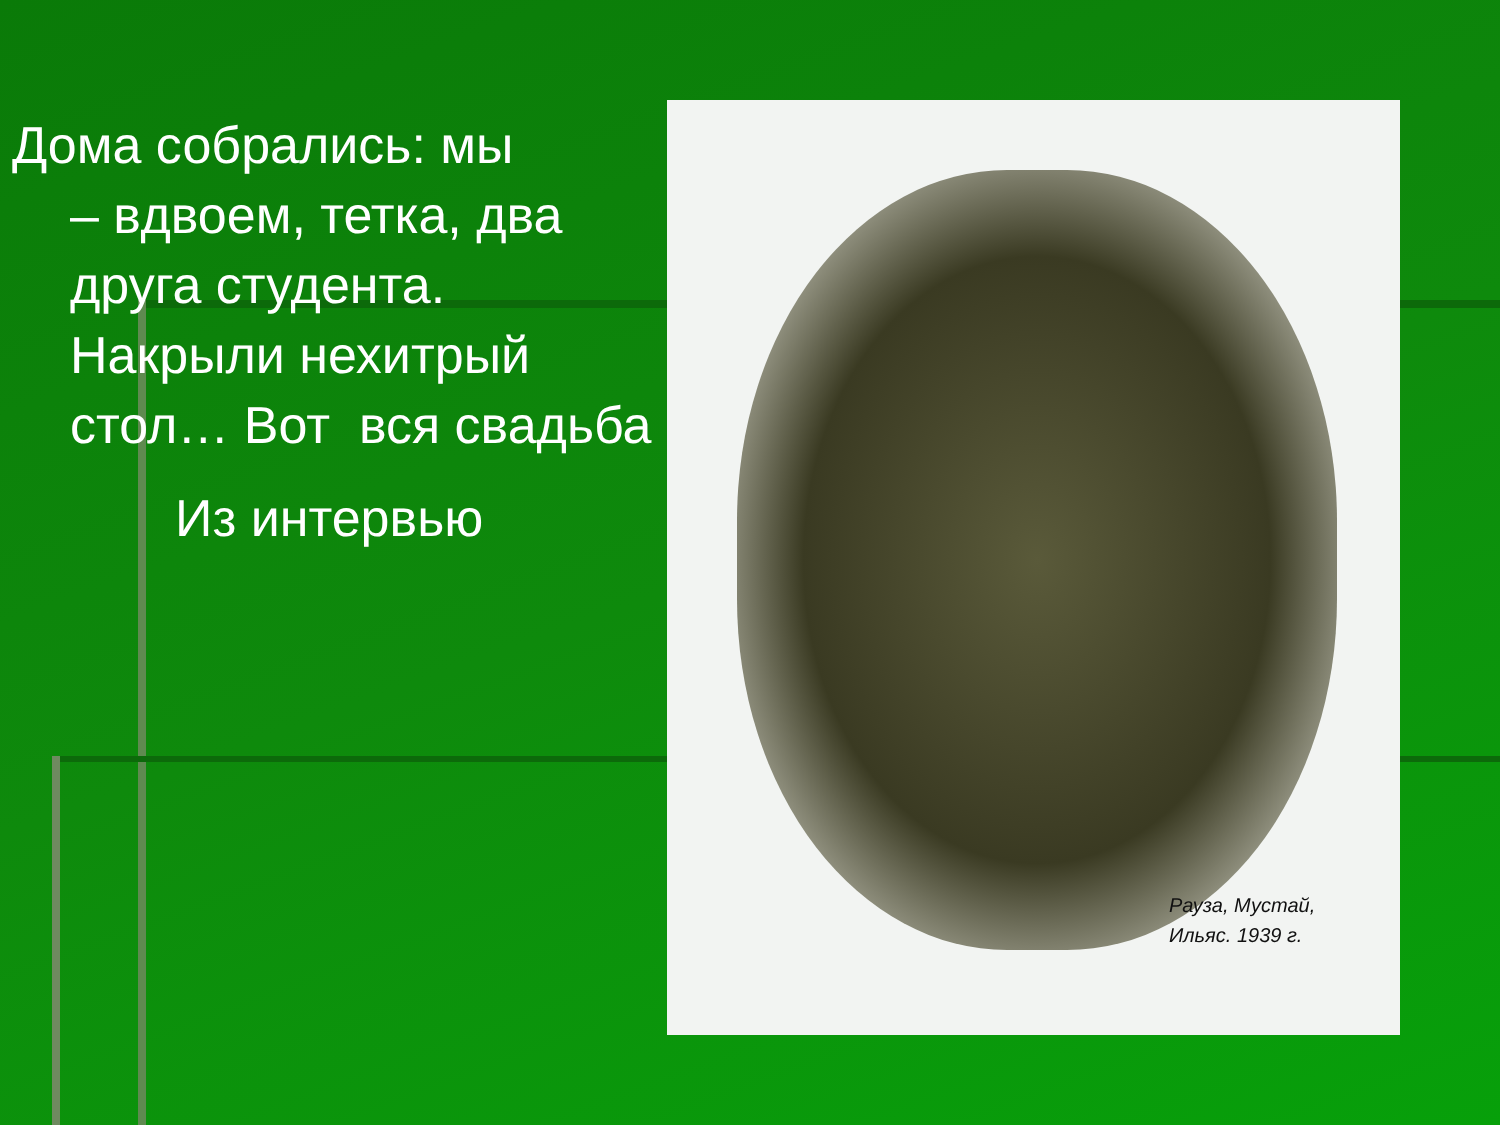Дома собрались: мы
– вдвоем, тетка, два друга студента. Накрыли нехитрый стол… Вот вся свадьба
Из интервью
Рауза, Мустай,
Ильяс. 1939 г.